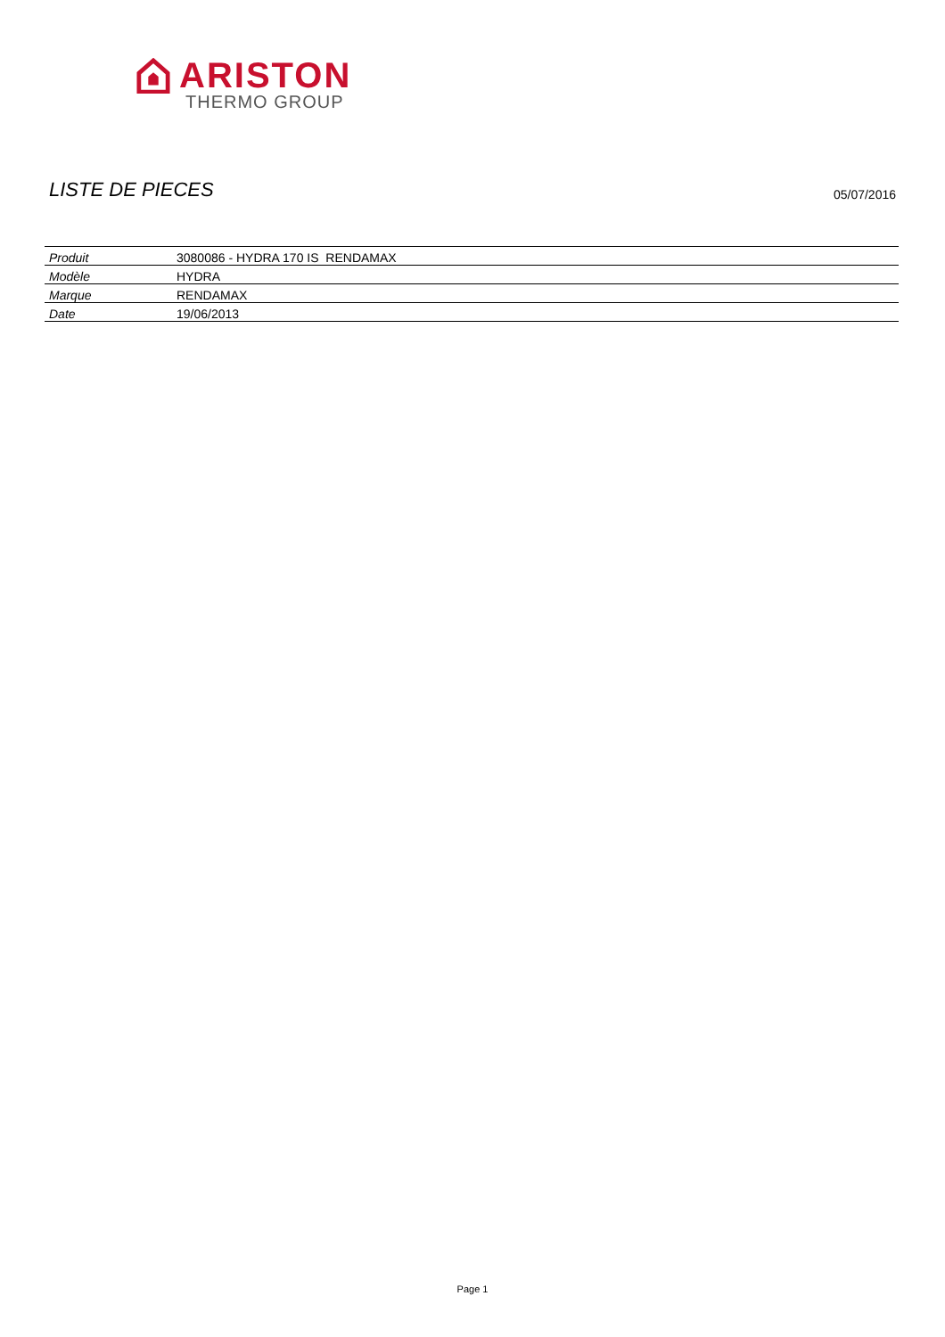ARISTON
THERMO GROUP
LISTE DE PIECES 05/07/2016
| Produit | 3080086 - HYDRA 170 IS RENDAMAX |
| Modèle | HYDRA |
| Marque | RENDAMAX |
| Date | 19/06/2013 |
Page 1